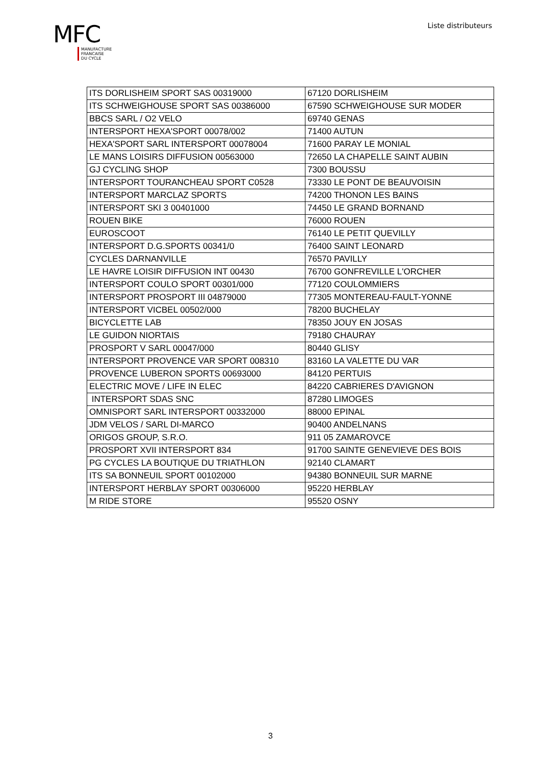MFC
MANUFACTURE
FRANCAISE
DU CYCLE
Liste distributeurs
| ITS DORLISHEIM SPORT SAS 00319000 | 67120 DORLISHEIM |
| ITS SCHWEIGHOUSE SPORT SAS 00386000 | 67590 SCHWEIGHOUSE SUR MODER |
| BBCS SARL / O2 VELO | 69740 GENAS |
| INTERSPORT HEXA'SPORT 00078/002 | 71400 AUTUN |
| HEXA'SPORT SARL INTERSPORT 00078004 | 71600 PARAY LE MONIAL |
| LE MANS LOISIRS DIFFUSION 00563000 | 72650 LA CHAPELLE SAINT AUBIN |
| GJ CYCLING SHOP | 7300 BOUSSU |
| INTERSPORT TOURANCHEAU SPORT C0528 | 73330 LE PONT DE BEAUVOISIN |
| INTERSPORT MARCLAZ SPORTS | 74200 THONON LES BAINS |
| INTERSPORT SKI 3 00401000 | 74450 LE GRAND BORNAND |
| ROUEN BIKE | 76000 ROUEN |
| EUROSCOOT | 76140 LE PETIT QUEVILLY |
| INTERSPORT D.G.SPORTS 00341/0 | 76400 SAINT LEONARD |
| CYCLES DARNANVILLE | 76570 PAVILLY |
| LE HAVRE LOISIR DIFFUSION INT 00430 | 76700 GONFREVILLE L'ORCHER |
| INTERSPORT COULO SPORT 00301/000 | 77120 COULOMMIERS |
| INTERSPORT PROSPORT III 04879000 | 77305 MONTEREAU-FAULT-YONNE |
| INTERSPORT VICBEL 00502/000 | 78200 BUCHELAY |
| BICYCLETTE LAB | 78350 JOUY EN JOSAS |
| LE GUIDON NIORTAIS | 79180 CHAURAY |
| PROSPORT V SARL 00047/000 | 80440 GLISY |
| INTERSPORT PROVENCE VAR SPORT 008310 | 83160 LA VALETTE DU VAR |
| PROVENCE LUBERON SPORTS 00693000 | 84120 PERTUIS |
| ELECTRIC MOVE / LIFE IN ELEC | 84220 CABRIERES D'AVIGNON |
| INTERSPORT SDAS SNC | 87280 LIMOGES |
| OMNISPORT SARL INTERSPORT 00332000 | 88000 EPINAL |
| JDM VELOS / SARL DI-MARCO | 90400 ANDELNANS |
| ORIGOS GROUP, S.R.O. | 911 05 ZAMAROVCE |
| PROSPORT XVII INTERSPORT 834 | 91700 SAINTE GENEVIEVE DES BOIS |
| PG CYCLES LA BOUTIQUE DU TRIATHLON | 92140 CLAMART |
| ITS SA BONNEUIL SPORT 00102000 | 94380 BONNEUIL SUR MARNE |
| INTERSPORT HERBLAY SPORT 00306000 | 95220 HERBLAY |
| M RIDE STORE | 95520 OSNY |
3